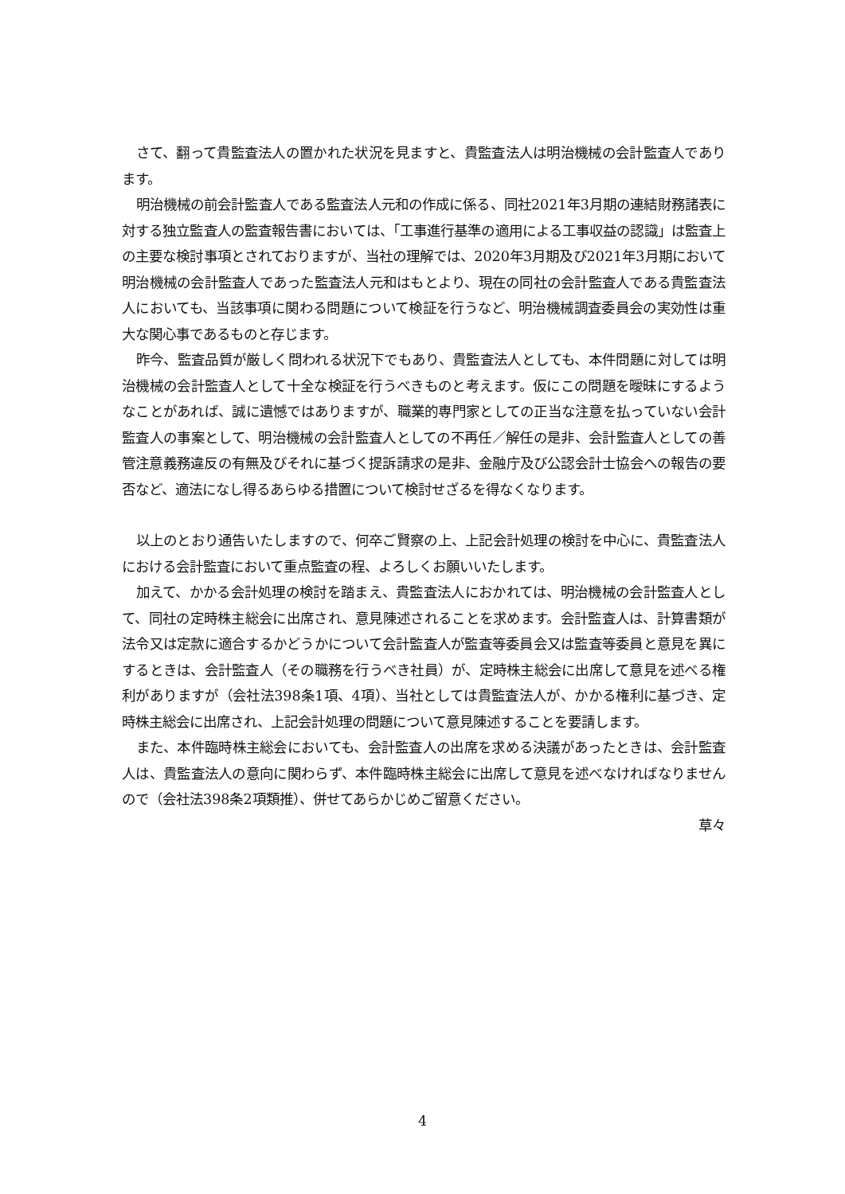さて、翻って貴監査法人の置かれた状況を見ますと、貴監査法人は明治機械の会計監査人であります。
明治機械の前会計監査人である監査法人元和の作成に係る、同社2021年3月期の連結財務諸表に対する独立監査人の監査報告書においては、「工事進行基準の適用による工事収益の認識」は監査上の主要な検討事項とされておりますが、当社の理解では、2020年3月期及び2021年3月期において明治機械の会計監査人であった監査法人元和はもとより、現在の同社の会計監査人である貴監査法人においても、当該事項に関わる問題について検証を行うなど、明治機械調査委員会の実効性は重大な関心事であるものと存じます。
昨今、監査品質が厳しく問われる状況下でもあり、貴監査法人としても、本件問題に対しては明治機械の会計監査人として十全な検証を行うべきものと考えます。仮にこの問題を曖昧にするようなことがあれば、誠に遺憾ではありますが、職業的専門家としての正当な注意を払っていない会計監査人の事案として、明治機械の会計監査人としての不再任／解任の是非、会計監査人としての善管注意義務違反の有無及びそれに基づく提訴請求の是非、金融庁及び公認会計士協会への報告の要否など、適法になし得るあらゆる措置について検討せざるを得なくなります。
以上のとおり通告いたしますので、何卒ご賢察の上、上記会計処理の検討を中心に、貴監査法人における会計監査において重点監査の程、よろしくお願いいたします。
加えて、かかる会計処理の検討を踏まえ、貴監査法人におかれては、明治機械の会計監査人として、同社の定時株主総会に出席され、意見陳述されることを求めます。会計監査人は、計算書類が法令又は定款に適合するかどうかについて会計監査人が監査等委員会又は監査等委員と意見を異にするときは、会計監査人（その職務を行うべき社員）が、定時株主総会に出席して意見を述べる権利がありますが（会社法398条1項、4項）、当社としては貴監査法人が、かかる権利に基づき、定時株主総会に出席され、上記会計処理の問題について意見陳述することを要請します。
また、本件臨時株主総会においても、会計監査人の出席を求める決議があったときは、会計監査人は、貴監査法人の意向に関わらず、本件臨時株主総会に出席して意見を述べなければなりませんので（会社法398条2項類推）、併せてあらかじめご留意ください。
草々
4